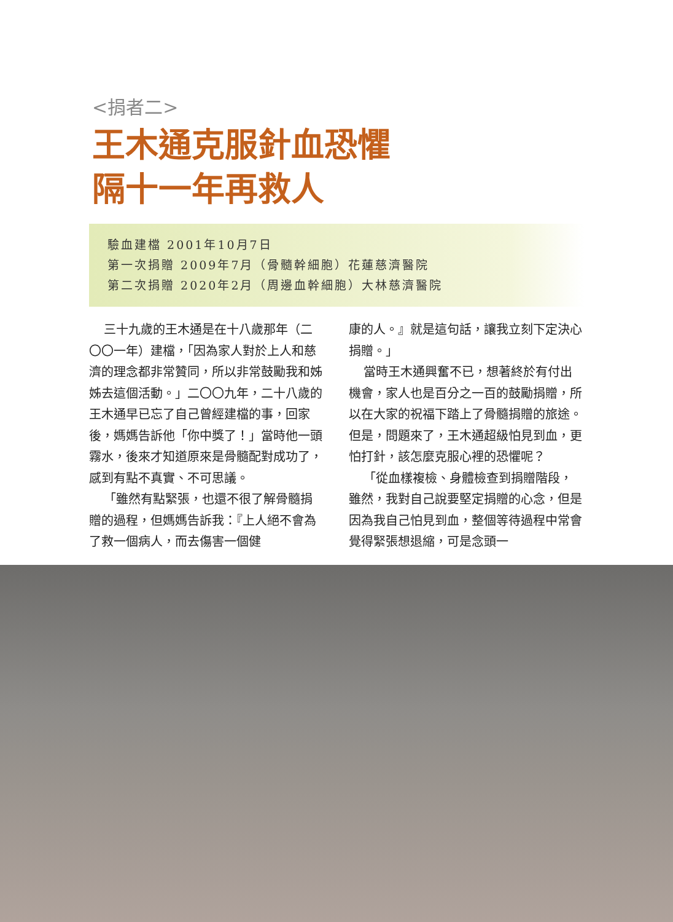<捐者二>
王木通克服針血恐懼
隔十一年再救人
驗血建檔 2001年10月7日
第一次捐贈 2009年7月（骨髓幹細胞）花蓮慈濟醫院
第二次捐贈 2020年2月（周邊血幹細胞）大林慈濟醫院
三十九歲的王木通是在十八歲那年（二〇〇一年）建檔，「因為家人對於上人和慈濟的理念都非常贊同，所以非常鼓勵我和姊姊去這個活動。」二〇〇九年，二十八歲的王木通早已忘了自己曾經建檔的事，回家後，媽媽告訴他「你中獎了！」當時他一頭霧水，後來才知道原來是骨髓配對成功了，感到有點不真實、不可思議。
「雖然有點緊張，也還不很了解骨髓捐贈的過程，但媽媽告訴我：『上人絕不會為了救一個病人，而去傷害一個健
康的人。』就是這句話，讓我立刻下定決心捐贈。」
當時王木通興奮不已，想著終於有付出機會，家人也是百分之一百的鼓勵捐贈，所以在大家的祝福下踏上了骨髓捐贈的旅途。但是，問題來了，王木通超級怕見到血，更怕打針，該怎麼克服心裡的恐懼呢？
「從血樣複檢、身體檢查到捐贈階段，雖然，我對自己說要堅定捐贈的心念，但是因為我自己怕見到血，整個等待過程中常會覺得緊張想退縮，可是念頭一